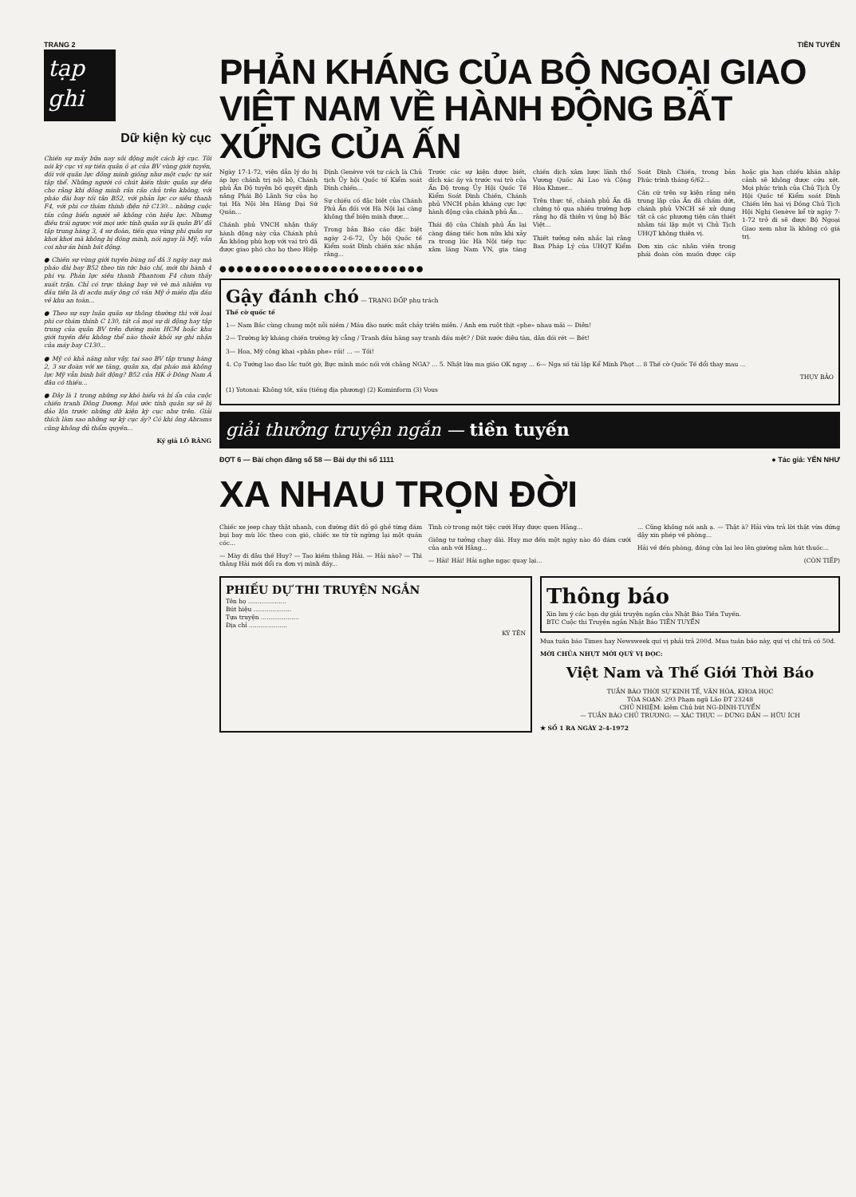TRANG 2 TIỀN TUYẾN
tạp ghi
Dữ kiện kỳ cục
Chiến sự mấy bữa nay sôi động một cách kỳ cục. Tôi nói kỳ cục vì sự tiến quân ồ ạt của BV vùng giới tuyến, đối với quân lực đồng minh giống như một cuộc tự sát tập thể. Những người có chút kiến thức quân sự đều cho rằng khi đồng minh rần rần chủ trên không, với pháo đài bay tối tân B52, với phản lực cơ siêu thanh F4, với phi cơ thám thính điện tử C130... những cuộc tấn công biển người sẽ không còn hiệu lực. Nhưng điều trái ngược với mọi ước tính quân sự là quân BV đã tập trung hàng 3, 4 sư đoàn, tiến qua vùng phi quân sự khơi khơi mà không bị đồng minh, nói ngay là Mỹ, vẫn coi như án binh bất động.
● Chiến sự vùng giới tuyến bùng nổ đã 3 ngày nay mà pháo đài bay B52 theo tin tức báo chí, mới thi hành 4 phi vụ. Phản lực siêu thanh Phantom F4 chưa thấy xuất trận. Chỉ có trực thăng bay vè vè mà nhiệm vụ đầu tiên là đi acdu mấy ông cố vấn Mỹ ở miền địa đầu về khu an toàn...
● Theo sự suy luận quân sự thông thường thì với loại phi cơ thám thính C 130, tất cả mọi sự di động hay tập trung của quân BV trên đường mòn HCM hoặc khu giới tuyến đều không thể nào thoát khỏi sự ghi nhận của máy bay C130...
● Mỹ có khả năng như vậy, tại sao BV tập trung hàng 2, 3 sư đoàn với xe tăng, quân xa, đại pháo mà không lực Mỹ vẫn binh bất động? B52 của HK ở Đông Nam Á đâu có thiếu...
● Đây là 1 trong những sự khó hiểu và bí ẩn của cuộc chiến tranh Đông Dương. Mọi ước tính quân sự sẽ bị đảo lộn trước những dữ kiện kỳ cục như trên. Giải thích làm sao những sự kỳ cục ấy? Có khi ông Abrams cũng không đủ thẩm quyền...
Ký giả LÔ RĂNG
PHẢN KHÁNG CỦA BỘ NGOẠI GIAO
VIỆT NAM VỀ HÀNH ĐỘNG BẤT XỨNG CỦA ẤN
Ngày 17-1-72, viện dẫn lý do bị áp lực chánh trị nội bộ, Chánh phủ Ấn Độ tuyên bố quyết định nâng Phái Bộ Lãnh Sự của họ tại Hà Nội lên Hàng Đại Sứ Quán...
Chánh phủ VNCH nhận thấy hành động này của Chánh phủ Ấn không phù hợp với vai trò đã được giao phó cho họ theo Hiệp Định Genève với tư cách là Chủ tịch Ủy hội Quốc tế Kiểm soát Đình chiến...
Sự chiếu cố đặc biệt của Chánh Phủ Ấn đối với Hà Nội lại càng không thể biện minh được...
Trong bản Báo cáo đặc biệt ngày 2-6-72, Ủy hội Quốc tế Kiểm soát Đình chiến xác nhận rằng...
Trước các sự kiện được biết, dích xác ấy và trước vai trò của Ấn Độ trong Ủy Hội Quốc Tế Kiểm Soát Đình Chiến, Chánh phủ VNCH phản kháng cực lực hành động của chánh phủ Ấn...
Thái độ của Chính phủ Ấn lại càng đáng tiếc hơn nữa khi xảy ra trong lúc Hà Nội tiếp tục xâm lăng Nam VN, gia tăng chiến dịch xâm lược lãnh thổ Vương Quốc Ai Lao và Cộng Hòa Khmer...
Trên thực tế, chánh phủ Ấn đã chứng tỏ qua nhiều trường hợp rằng họ đã thiên vị ủng hộ Bắc Việt...
Thiết tưởng nên nhắc lại rằng Ban Pháp Lý của UHQT Kiểm Soát Đình Chiến, trong bản Phúc trình tháng 6/62...
Căn cứ trên sự kiện rằng nền trung lập của Ấn đã chấm dứt, chánh phủ VNCH sẽ xử dụng tất cả các phương tiện cần thiết nhằm tái lập một vị Chủ Tịch UHQT không thiên vị.
Đơn xin các nhân viên trong phái đoàn còn muốn được cấp hoặc gia hạn chiếu khán nhập cảnh sẽ không được cứu xét. Mọi phúc trình của Chủ Tịch Ủy Hội Quốc tế Kiểm soát Đình Chiến lên hai vị Đồng Chủ Tịch Hội Nghị Genève kể từ ngày 7-1-72 trở đi sẽ được Bộ Ngoại Giao xem như là không có giá trị.
●●●●●●●●●●●●●●●●●●●●●●●●
Gậy đánh chó — TRẠNG ĐỐP phụ trách
Thế cờ quốc tế
1— Nam Bắc cùng chung một nỗi niềm / Máu đào nước mắt chảy triền miên. / Anh em ruột thịt «phe» nhau mãi — Điên!
2— Trường kỳ kháng chiến trường kỳ cẳng / Tranh đấu hăng say tranh đấu mệt? / Đất nước điêu tàn, dân đói rét — Bét!
3— Hoa, Mỹ công khai «phân phe» rồi! ... — Tồi!
4. Cọ Tướng lao đao lắc tuốt gờ, Bực mình móc nối với chằng NGA? ... 5. Nhật lừa ma giáo OK ngay ... 6— Nga số tái lập Kể Minh Phọt ... 8 Thế cờ Quốc Tế đổi thay mau ...
THỤY BẢO
(1) Yotonai: Không tốt, xấu (tiếng địa phương) (2) Kominform (3) Vous
giải thưởng truyện ngắn — tiền tuyến
ĐỢT 6 — Bài chọn đăng số 58 — Bài dự thi số 1111 ● Tác giả: YẾN NHƯ
XA NHAU TRỌN ĐỜI
Chiếc xe jeep chạy thật nhanh, con đường đất đỏ gồ ghề từng đám bụi bay mù lốc theo con gió, chiếc xe từ từ ngừng lại một quán cóc...
— Mày đi đâu thế Huy? — Tao kiếm thằng Hải. — Hải nào? — Thì thằng Hải mới đổi ra đơn vị mình đấy...
Tình cờ trong một tiệc cưới Huy được quen Hằng...
Giông tư tưởng chạy dài. Huy mơ đến một ngày nào đó đám cưới của anh với Hằng...
— Hải! Hải! Hải nghe ngạc quay lại...
... Cũng không nói anh ạ. — Thật à? Hải vừa trả lời thật vừa đứng dậy xin phép về phòng...
Hải về đến phòng, đóng cửa lại leo lên giường nằm hút thuốc...
(CÒN TIẾP)
PHIẾU DỰ THI TRUYỆN NGẮN
Tên họ ....................
Bút hiệu ....................
Tựa truyện ....................
Địa chỉ ....................
KÝ TÊN
Thông báo
Xin lưu ý các bạn dự giải truyện ngắn của Nhật Báo Tiền Tuyến.
BTC Cuộc thi Truyện ngắn Nhật Báo TIỀN TUYẾN
Mua tuần báo Times hay Newsweek quí vị phải trả 200đ. Mua tuần báo này, quí vị chỉ trả có 50đ.
MỜI CHỦA NHỰT MỜI QUÝ VỊ ĐỌC:
Việt Nam và Thế Giới Thời Báo
TUẦN BÁO THỜI SỰ KINH TẾ, VĂN HÓA, KHOA HỌC
TÒA SOẠN: 293 Phạm ngũ Lão ĐT 23248
CHỦ NHIỆM: kiêm Chủ bút NG-ĐÌNH-TUYỂN
— TUẦN BÁO CHỦ TRƯƠNG: — XÁC THỰC — ĐỨNG ĐẮN — HỮU ÍCH
★ SỐ 1 RA NGÀY 2-4-1972